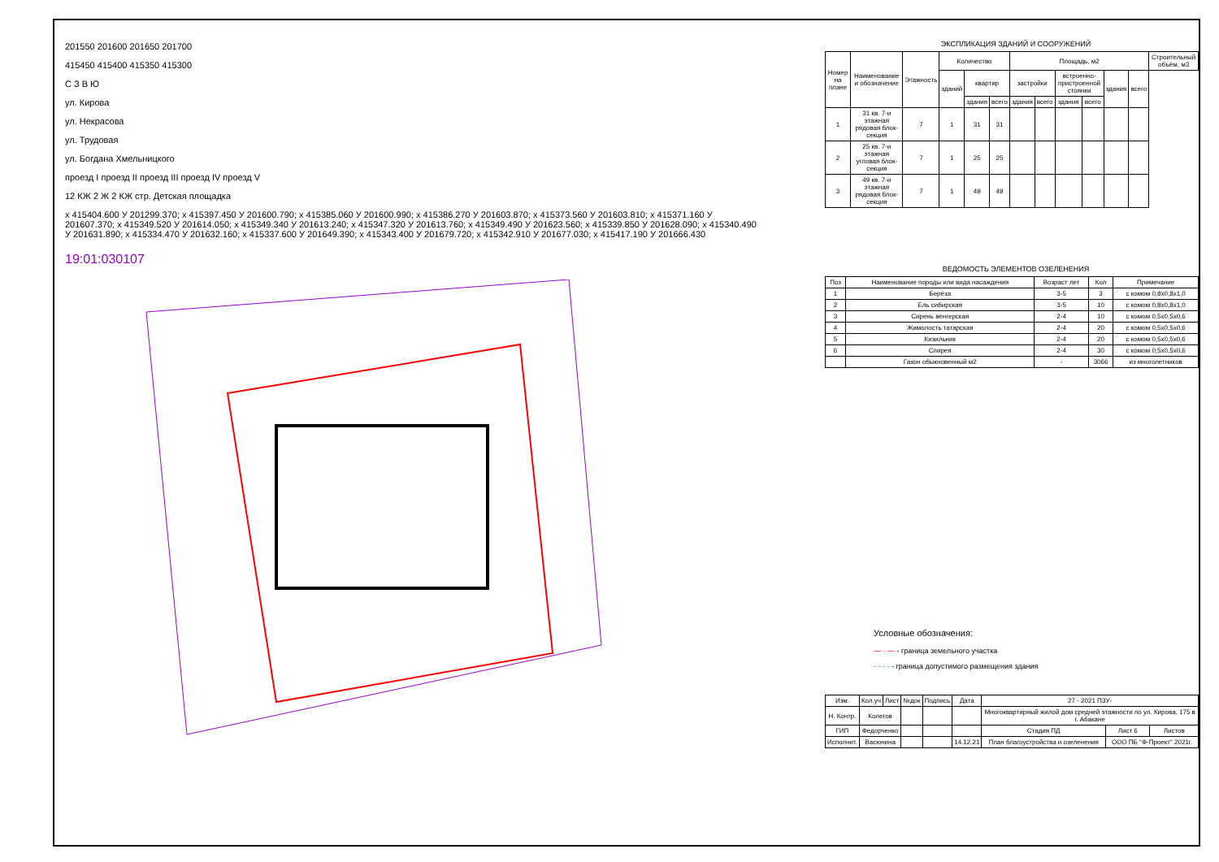201550 201600 201650 201700
415450 415400 415350 415300
С З В Ю
ул. Кирова
ул. Некрасова
ул. Трудовая
ул. Богдана Хмельницкого
проезд I проезд II проезд III проезд IV проезд V
12 КЖ 2 Ж 2 КЖ стр. Детская площадка
х 415404.600 У 201299.370; х 415397.450 У 201600.790; х 415385.060 У 201600.990; х 415386.270 У 201603.870; х 415373.560 У 201603.810; х 415371.160 У 201607.370; х 415349.520 У 201614.050; х 415349.340 У 201613.240; х 415347.320 У 201613.760; х 415349.490 У 201623.560; х 415339.850 У 201628.090; х 415340.490 У 201631.890; х 415334.470 У 201632.160; х 415337.600 У 201649.390; х 415343.400 У 201679.720; х 415342.910 У 201677.030; х 415417.190 У 201666.430
19:01:030107
ЭКСПЛИКАЦИЯ ЗДАНИЙ И СООРУЖЕНИЙ
| Номер на плане | Наименование и обозначение | Этажность | Количество | | | Площадь, м2 | | | | | | Строительный объём, м3 |
| --- | --- | --- | --- | --- | --- | --- | --- | --- | --- | --- | --- | --- |
| | | | зданий | квартир | | застройки | | встроенно-пристроенной стоянки | | здания | всего | |
| | | | | здания | всего | здания | всего | здания | всего | | | |
| 1 | 31 кв. 7-и этажная рядовая блок-секция | 7 | 1 | 31 | 31 | | | | | | | |
| 2 | 25 кв. 7-и этажная угловая блок-секция | 7 | 1 | 25 | 25 | | | | | | | |
| 3 | 49 кв. 7-и этажная рядовая блок-секция | 7 | 1 | 49 | 49 | | | | | | | |
ВЕДОМОСТЬ ЭЛЕМЕНТОВ ОЗЕЛЕНЕНИЯ
| Поз | Наименование породы или вида насаждения | Возраст лет | Кол | Примечание |
| --- | --- | --- | --- | --- |
| 1 | Берёза | 3-5 | 3 | с комом 0,8х0,8х1,0 |
| 2 | Ель сибирская | 3-5 | 10 | с комом 0,8х0,8х1,0 |
| 3 | Сирень венгерская | 2-4 | 10 | с комом 0,5х0,5х0,6 |
| 4 | Жимолость татарская | 2-4 | 20 | с комом 0,5х0,5х0,6 |
| 5 | Кизильник | 2-4 | 20 | с комом 0,5х0,5х0,6 |
| 6 | Спирея | 2-4 | 30 | с комом 0,5х0,5х0,6 |
| | Газон обыкновенный м2 | - | 3066 | из многолетников |
Условные обозначения:
— · — - граница земельного участка
- - - - - граница допустимого размещения здания
| Изм. | Кол.уч | Лист | №док | Подпись | Дата | 27 - 2021 ПЗУ- | | |
| Н. Контр. | Колегов | | | | | Многоквартирный жилой дом средней этажности по ул. Кирова, 175 в г. Абакане | | |
| ГИП | Федорченко | | | | | Стадия ПД | Лист 6 | Листов |
| Исполнит. | Васюнина | | | | 14.12.21 | План благоустройства и озеленения | ООО ПБ "Ф-Проект" 2021г. | |